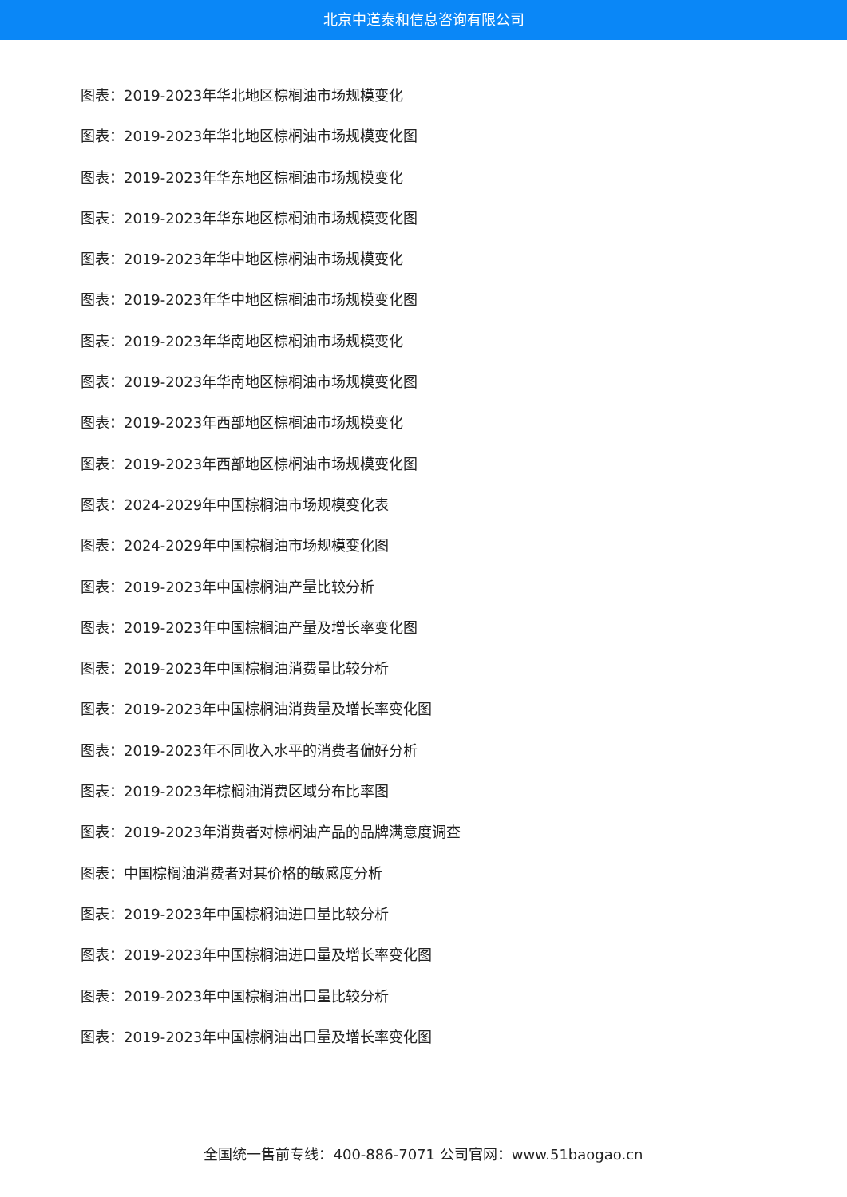北京中道泰和信息咨询有限公司
图表：2019-2023年华北地区棕榈油市场规模变化
图表：2019-2023年华北地区棕榈油市场规模变化图
图表：2019-2023年华东地区棕榈油市场规模变化
图表：2019-2023年华东地区棕榈油市场规模变化图
图表：2019-2023年华中地区棕榈油市场规模变化
图表：2019-2023年华中地区棕榈油市场规模变化图
图表：2019-2023年华南地区棕榈油市场规模变化
图表：2019-2023年华南地区棕榈油市场规模变化图
图表：2019-2023年西部地区棕榈油市场规模变化
图表：2019-2023年西部地区棕榈油市场规模变化图
图表：2024-2029年中国棕榈油市场规模变化表
图表：2024-2029年中国棕榈油市场规模变化图
图表：2019-2023年中国棕榈油产量比较分析
图表：2019-2023年中国棕榈油产量及增长率变化图
图表：2019-2023年中国棕榈油消费量比较分析
图表：2019-2023年中国棕榈油消费量及增长率变化图
图表：2019-2023年不同收入水平的消费者偏好分析
图表：2019-2023年棕榈油消费区域分布比率图
图表：2019-2023年消费者对棕榈油产品的品牌满意度调查
图表：中国棕榈油消费者对其价格的敏感度分析
图表：2019-2023年中国棕榈油进口量比较分析
图表：2019-2023年中国棕榈油进口量及增长率变化图
图表：2019-2023年中国棕榈油出口量比较分析
图表：2019-2023年中国棕榈油出口量及增长率变化图
全国统一售前专线：400-886-7071 公司官网：www.51baogao.cn